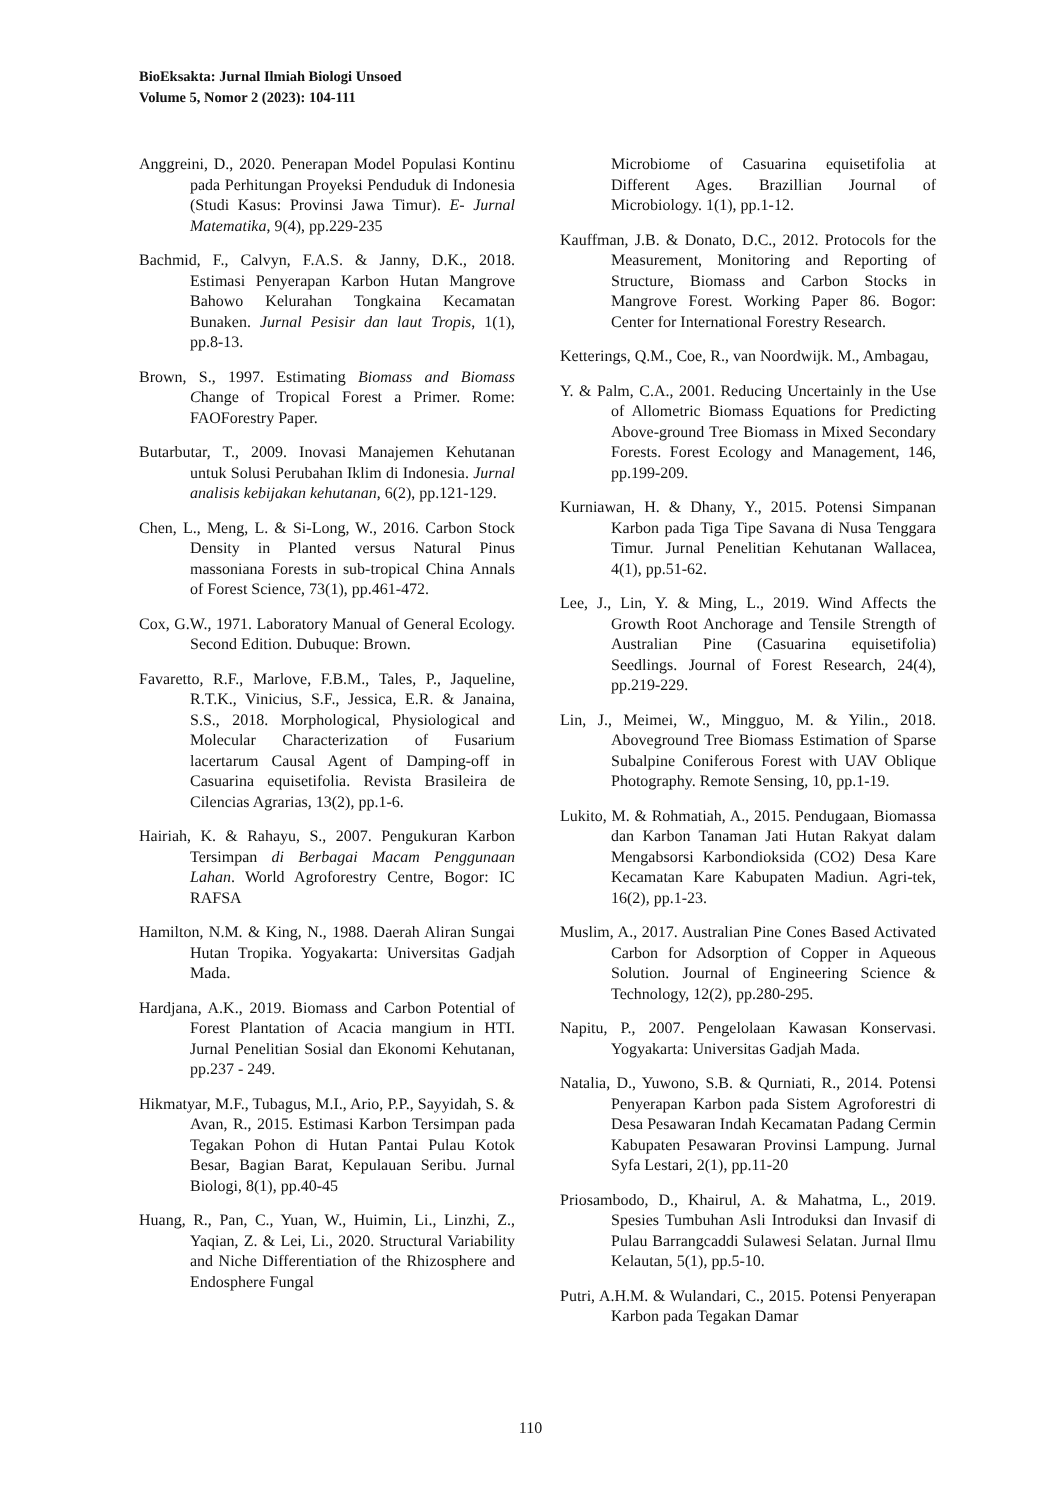BioEksakta: Jurnal Ilmiah Biologi Unsoed
Volume 5, Nomor 2 (2023): 104-111
Anggreini, D., 2020. Penerapan Model Populasi Kontinu pada Perhitungan Proyeksi Penduduk di Indonesia (Studi Kasus: Provinsi Jawa Timur). E- Jurnal Matematika, 9(4), pp.229-235
Bachmid, F., Calvyn, F.A.S. & Janny, D.K., 2018. Estimasi Penyerapan Karbon Hutan Mangrove Bahowo Kelurahan Tongkaina Kecamatan Bunaken. Jurnal Pesisir dan laut Tropis, 1(1), pp.8-13.
Brown, S., 1997. Estimating Biomass and Biomass Change of Tropical Forest a Primer. Rome: FAOForestry Paper.
Butarbutar, T., 2009. Inovasi Manajemen Kehutanan untuk Solusi Perubahan Iklim di Indonesia. Jurnal analisis kebijakan kehutanan, 6(2), pp.121-129.
Chen, L., Meng, L. & Si-Long, W., 2016. Carbon Stock Density in Planted versus Natural Pinus massoniana Forests in sub-tropical China Annals of Forest Science, 73(1), pp.461-472.
Cox, G.W., 1971. Laboratory Manual of General Ecology. Second Edition. Dubuque: Brown.
Favaretto, R.F., Marlove, F.B.M., Tales, P., Jaqueline, R.T.K., Vinicius, S.F., Jessica, E.R. & Janaina, S.S., 2018. Morphological, Physiological and Molecular Characterization of Fusarium lacertarum Causal Agent of Damping-off in Casuarina equisetifolia. Revista Brasileira de Cilencias Agrarias, 13(2), pp.1-6.
Hairiah, K. & Rahayu, S., 2007. Pengukuran Karbon Tersimpan di Berbagai Macam Penggunaan Lahan. World Agroforestry Centre, Bogor: IC RAFSA
Hamilton, N.M. & King, N., 1988. Daerah Aliran Sungai Hutan Tropika. Yogyakarta: Universitas Gadjah Mada.
Hardjana, A.K., 2019. Biomass and Carbon Potential of Forest Plantation of Acacia mangium in HTI. Jurnal Penelitian Sosial dan Ekonomi Kehutanan, pp.237 - 249.
Hikmatyar, M.F., Tubagus, M.I., Ario, P.P., Sayyidah, S. & Avan, R., 2015. Estimasi Karbon Tersimpan pada Tegakan Pohon di Hutan Pantai Pulau Kotok Besar, Bagian Barat, Kepulauan Seribu. Jurnal Biologi, 8(1), pp.40-45
Huang, R., Pan, C., Yuan, W., Huimin, Li., Linzhi, Z., Yaqian, Z. & Lei, Li., 2020. Structural Variability and Niche Differentiation of the Rhizosphere and Endosphere Fungal
Microbiome of Casuarina equisetifolia at Different Ages. Brazillian Journal of Microbiology. 1(1), pp.1-12.
Kauffman, J.B. & Donato, D.C., 2012. Protocols for the Measurement, Monitoring and Reporting of Structure, Biomass and Carbon Stocks in Mangrove Forest. Working Paper 86. Bogor: Center for International Forestry Research.
Ketterings, Q.M., Coe, R., van Noordwijk. M., Ambagau,
Y. & Palm, C.A., 2001. Reducing Uncertainly in the Use of Allometric Biomass Equations for Predicting Above-ground Tree Biomass in Mixed Secondary Forests. Forest Ecology and Management, 146, pp.199-209.
Kurniawan, H. & Dhany, Y., 2015. Potensi Simpanan Karbon pada Tiga Tipe Savana di Nusa Tenggara Timur. Jurnal Penelitian Kehutanan Wallacea, 4(1), pp.51-62.
Lee, J., Lin, Y. & Ming, L., 2019. Wind Affects the Growth Root Anchorage and Tensile Strength of Australian Pine (Casuarina equisetifolia) Seedlings. Journal of Forest Research, 24(4), pp.219-229.
Lin, J., Meimei, W., Mingguo, M. & Yilin., 2018. Aboveground Tree Biomass Estimation of Sparse Subalpine Coniferous Forest with UAV Oblique Photography. Remote Sensing, 10, pp.1-19.
Lukito, M. & Rohmatiah, A., 2015. Pendugaan, Biomassa dan Karbon Tanaman Jati Hutan Rakyat dalam Mengabsorsi Karbondioksida (CO2) Desa Kare Kecamatan Kare Kabupaten Madiun. Agri-tek, 16(2), pp.1-23.
Muslim, A., 2017. Australian Pine Cones Based Activated Carbon for Adsorption of Copper in Aqueous Solution. Journal of Engineering Science & Technology, 12(2), pp.280-295.
Napitu, P., 2007. Pengelolaan Kawasan Konservasi. Yogyakarta: Universitas Gadjah Mada.
Natalia, D., Yuwono, S.B. & Qurniati, R., 2014. Potensi Penyerapan Karbon pada Sistem Agroforestri di Desa Pesawaran Indah Kecamatan Padang Cermin Kabupaten Pesawaran Provinsi Lampung. Jurnal Syfa Lestari, 2(1), pp.11-20
Priosambodo, D., Khairul, A. & Mahatma, L., 2019. Spesies Tumbuhan Asli Introduksi dan Invasif di Pulau Barrangcaddi Sulawesi Selatan. Jurnal Ilmu Kelautan, 5(1), pp.5-10.
Putri, A.H.M. & Wulandari, C., 2015. Potensi Penyerapan Karbon pada Tegakan Damar
110